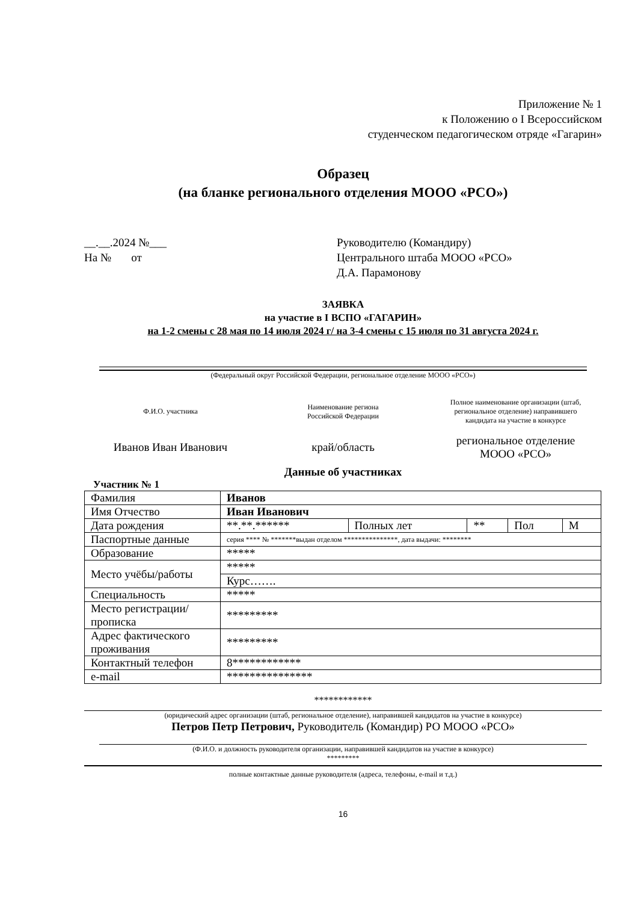Приложение № 1
к Положению о I Всероссийском
студенческом педагогическом отряде «Гагарин»
Образец
(на бланке регионального отделения МООО «РСО»)
__.__.2024 №___
На № от
Руководителю (Командиру)
Центрального штаба МООО «РСО»
Д.А. Парамонову
ЗАЯВКА
на участие в I ВСПО «ГАГАРИН»
на 1-2 смены с 28 мая по 14 июля 2024 г/ на 3-4 смены с 15 июля по 31 августа 2024 г.
(Федеральный округ Российской Федерации, региональное отделение МООО «РСО»)
Ф.И.О. участника
Наименование региона
Российской Федерации
Полное наименование организации (штаб,
региональное отделение) направившего
кандидата на участие в конкурсе
Иванов Иван Иванович край/область
региональное отделение
МООО «РСО»
Данные об участниках
Участник № 1
| Фамилия | Иванов | | | | |
| Имя Отчество | Иван Иванович | | | | |
| Дата рождения | **.**.****** | Полных лет | ** | Пол | М |
| Паспортные данные | серия **** № *******выдан отделом ***************, дата выдачи: ******** | | | | |
| Образование | ***** | | | | |
| Место учёбы/работы | ***** | | | | |
| | Курс……. | | | | |
| Специальность | ***** | | | | |
| Место регистрации/прописка | ********* | | | | |
| Адрес фактического проживания | ********* | | | | |
| Контактный телефон | 8************ | | | | |
| e-mail | *************** | | | | |
************
(юридический адрес организации (штаб, региональное отделение), направившей кандидатов на участие в конкурсе)
Петров Петр Петрович, Руководитель (Командир) РО МООО «РСО»
(Ф.И.О. и должность руководителя организации, направившей кандидатов на участие в конкурсе)
*********
полные контактные данные руководителя (адреса, телефоны, e-mail и т.д.)
16